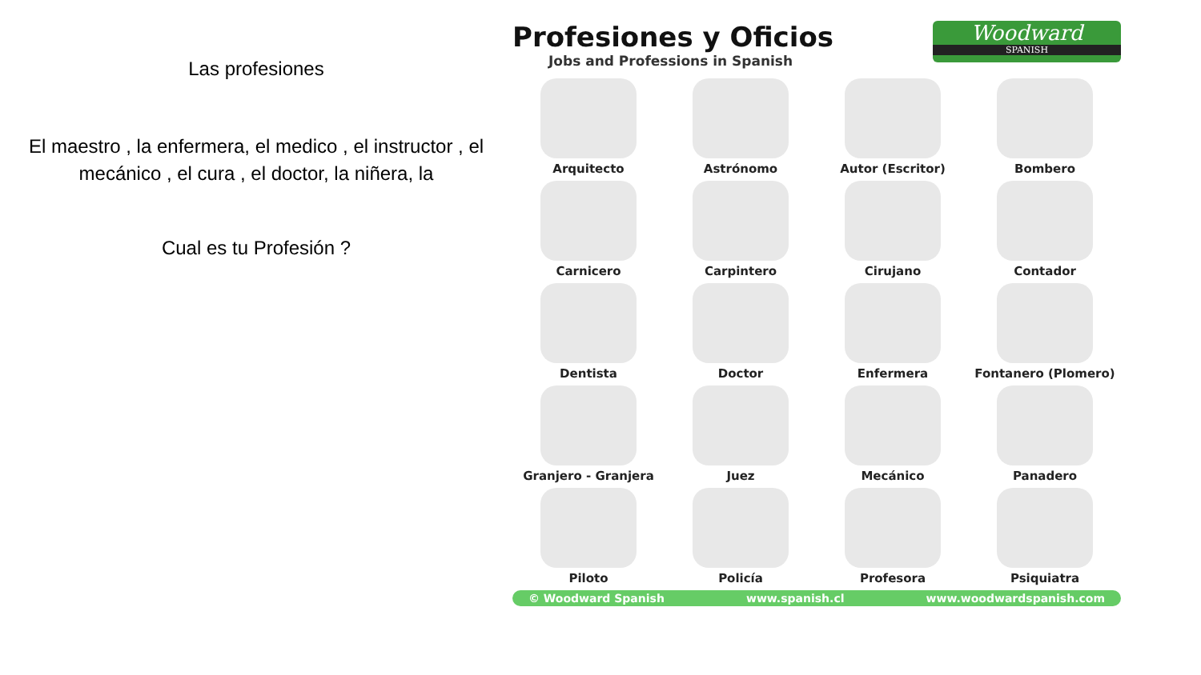Las profesiones
El maestro , la enfermera, el medico , el instructor , el mecánico , el cura , el doctor, la niñera, la
Cual es tu Profesión ?
Profesiones y Oficios
Jobs and Professions in Spanish
Woodward
SPANISH
Arquitecto
Astrónomo
Autor (Escritor)
Bombero
Carnicero
Carpintero
Cirujano
Contador
Dentista
Doctor
Enfermera
Fontanero (Plomero)
Granjero - Granjera
Juez
Mecánico
Panadero
Piloto
Policía
Profesora
Psiquiatra
© Woodward Spanish www.spanish.cl www.woodwardspanish.com